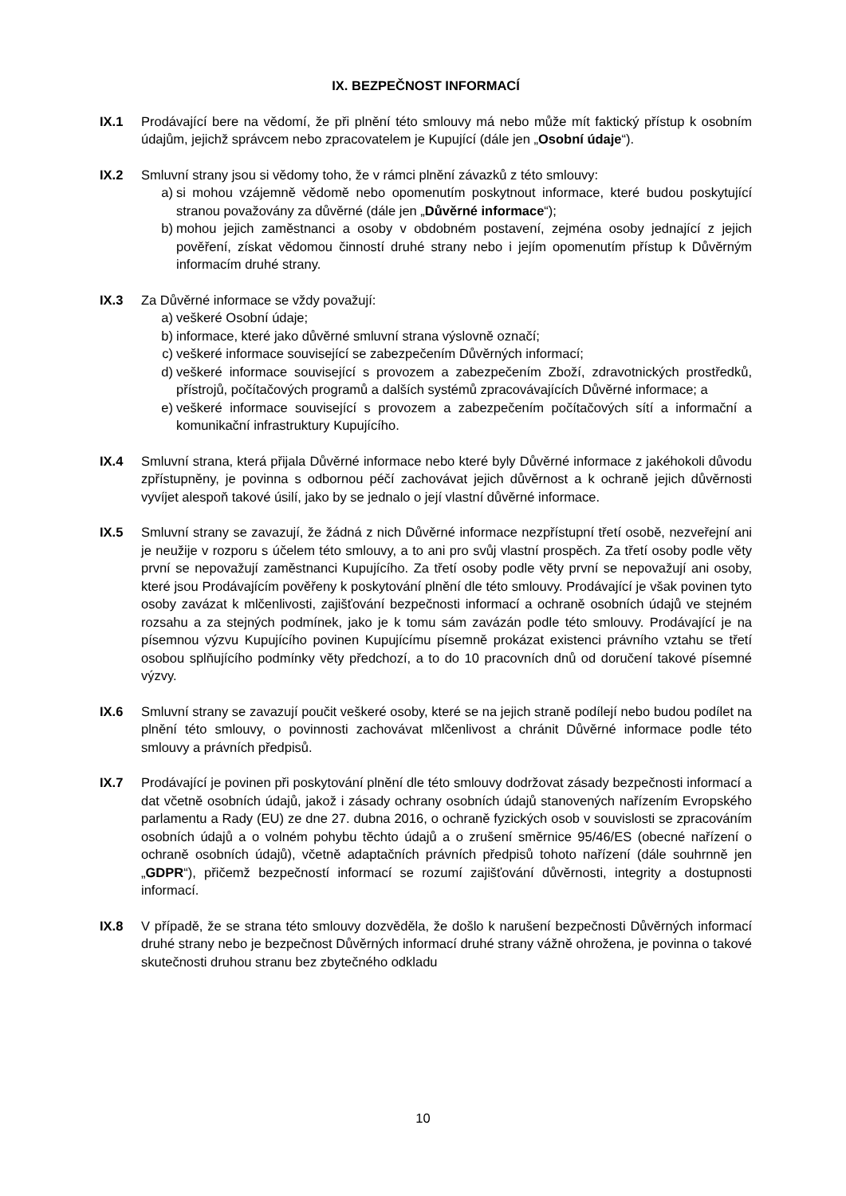IX. BEZPEČNOST INFORMACÍ
IX.1 Prodávající bere na vědomí, že při plnění této smlouvy má nebo může mít faktický přístup k osobním údajům, jejichž správcem nebo zpracovatelem je Kupující (dále jen „Osobní údaje“).
IX.2 Smluvní strany jsou si vědomy toho, že v rámci plnění závazků z této smlouvy:
a) si mohou vzájemně vědomě nebo opomenutím poskytnout informace, které budou poskytující stranou považovány za důvěrné (dále jen „Důvěrné informace“);
b) mohou jejich zaměstnanci a osoby v obdobném postavení, zejména osoby jednající z jejich pověření, získat vědomou činností druhé strany nebo i jejím opomenutím přístup k Důvěrným informacím druhé strany.
IX.3 Za Důvěrné informace se vždy považují:
a) veškeré Osobní údaje;
b) informace, které jako důvěrné smluvní strana výslovně označí;
c) veškeré informace související se zabezpečením Důvěrných informací;
d) veškeré informace související s provozem a zabezpečením Zboží, zdravotnických prostředků, přístrojů, počítačových programů a dalších systémů zpracovávajících Důvěrné informace; a
e) veškeré informace související s provozem a zabezpečením počítačových sítí a informační a komunikační infrastruktury Kupujícího.
IX.4 Smluvní strana, která přijala Důvěrné informace nebo které byly Důvěrné informace z jakéhokoli důvodu zpřístupněny, je povinna s odbornou péčí zachovávat jejich důvěrnost a k ochraně jejich důvěrnosti vyvíjet alespoň takové úsilí, jako by se jednalo o její vlastní důvěrné informace.
IX.5 Smluvní strany se zavazují, že žádná z nich Důvěrné informace nezpřístupní třetí osobě, nezveřejní ani je neužije v rozporu s účelem této smlouvy, a to ani pro svůj vlastní prospěch. Za třetí osoby podle věty první se nepovažují zaměstnanci Kupujícího. Za třetí osoby podle věty první se nepovažují ani osoby, které jsou Prodávajícím pověřeny k poskytování plnění dle této smlouvy. Prodávající je však povinen tyto osoby zavázat k mlčenlivosti, zajišťování bezpečnosti informací a ochraně osobních údajů ve stejném rozsahu a za stejných podmínek, jako je k tomu sám zavázán podle této smlouvy. Prodávající je na písemnou výzvu Kupujícího povinen Kupujícímu písemně prokázat existenci právního vztahu se třetí osobou splňujícího podmínky věty předchozí, a to do 10 pracovních dnů od doručení takové písemné výzvy.
IX.6 Smluvní strany se zavazují poučit veškeré osoby, které se na jejich straně podílejí nebo budou podílet na plnění této smlouvy, o povinnosti zachovávat mlčenlivost a chránit Důvěrné informace podle této smlouvy a právních předpisů.
IX.7 Prodávající je povinen při poskytování plnění dle této smlouvy dodržovat zásady bezpečnosti informací a dat včetně osobních údajů, jakož i zásady ochrany osobních údajů stanovených nařízením Evropského parlamentu a Rady (EU) ze dne 27. dubna 2016, o ochraně fyzických osob v souvislosti se zpracováním osobních údajů a o volném pohybu těchto údajů a o zrušení směrnice 95/46/ES (obecné nařízení o ochraně osobních údajů), včetně adaptačních právních předpisů tohoto nařízení (dále souhrnně jen „GDPR“), přičemž bezpečností informací se rozumí zajišťování důvěrnosti, integrity a dostupnosti informací.
IX.8 V případě, že se strana této smlouvy dozvěděla, že došlo k narušení bezpečnosti Důvěrných informací druhé strany nebo je bezpečnost Důvěrných informací druhé strany vážně ohrožena, je povinna o takové skutečnosti druhou stranu bez zbytečného odkladu
10